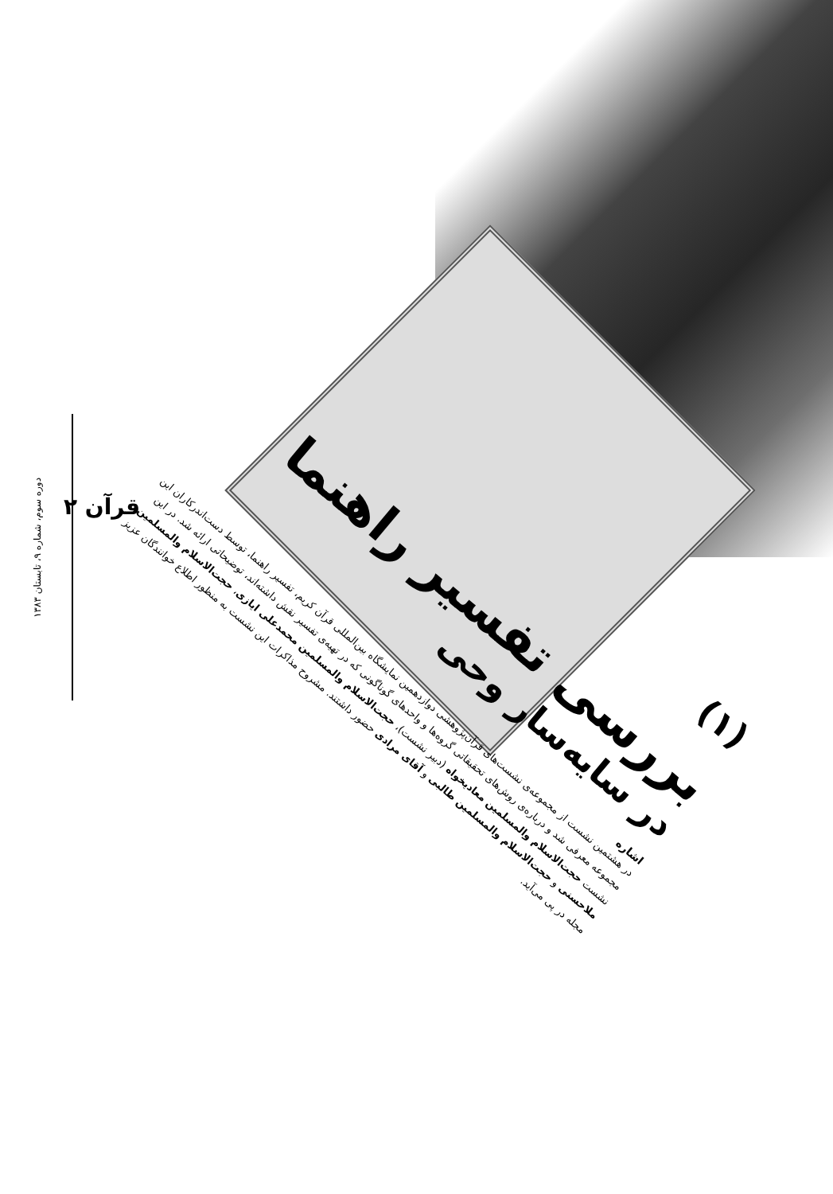قرآن ۲
(۱)
بررسی تفسیر راهنما
در سایه‌سار وحی
اشاره
در هشتمین نشست از مجموعه‌ی نشست‌های قرآن‌پژوهشی دوازدهمین نمایشگاه بین‌المللی قرآن کریم، تفسیر راهنما، توسط دست‌اندرکاران این مجموعه معرفی شد و درباره‌ی روش‌های تحقیقاتی گروه‌ها و واحدهای گوناگونی که در تهیه‌ی تفسیر نقش داشته‌اند، توضیحاتی ارائه شد. در این نشست حجت‌الاسلام والمسلمین معادیخواه (دبیر نشست)، حجت‌الاسلام والمسلمین محمدعلی ایازی، حجت‌الاسلام والمسلمین ملاحسنی و حجت‌الاسلام والمسلمین طالبی و آقای مرادی حضور داشتند. مشروح مذاکرات این نشست به منظور اطلاع خوانندگان عزیز مجله در پی می‌آید.
دوره سوم، شماره ۹، تابستان ۱۳۸۳